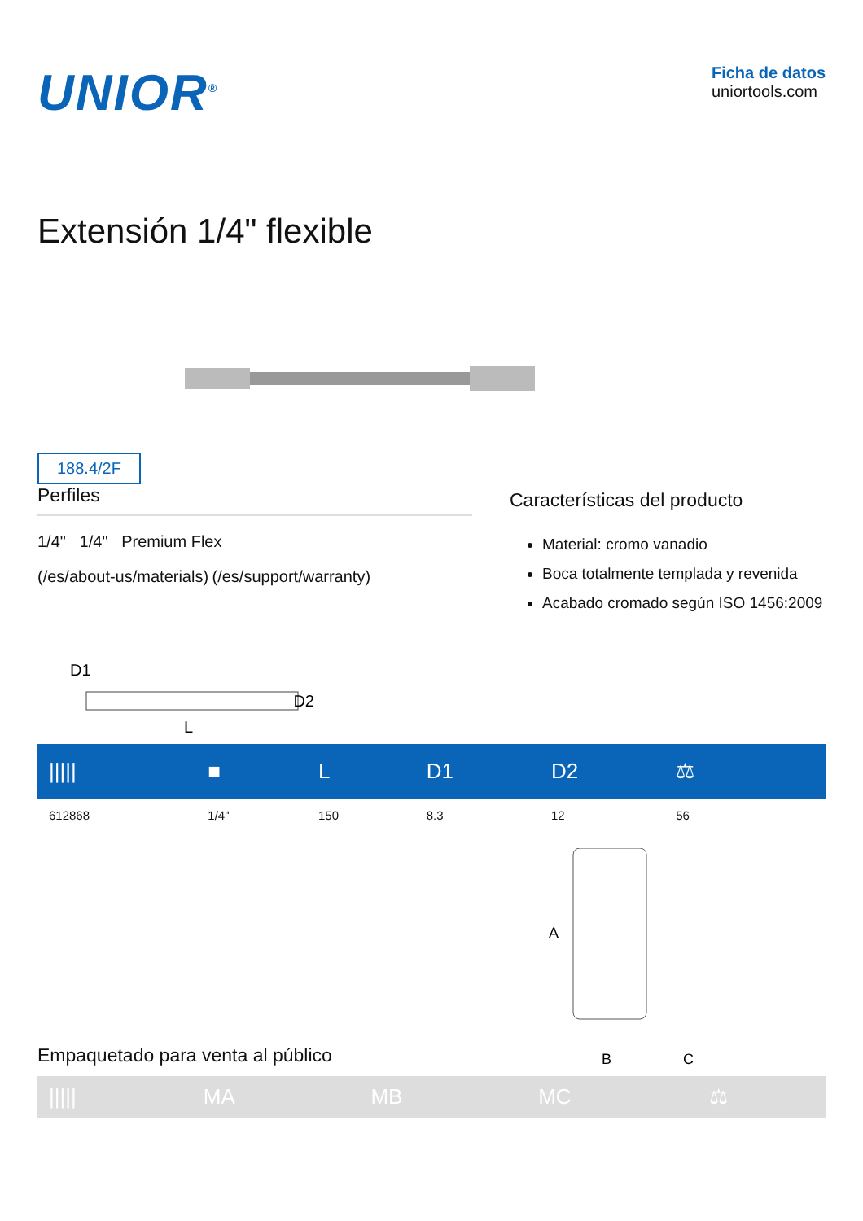UNIOR<sup>®</sup>
Ficha de datos
uniortools.com
Extensión 1/4" flexible
188.4/2F
Perfiles
1/4" 1/4" Premium Flex
(/es/about-us/materials) (/es/support/warranty)
D1
D2
L
Características del producto
Material: cromo vanadio
Boca totalmente templada y revenida
Acabado cromado según ISO 1456:2009
| ///// | ■ | L | D1 | D2 | ⚖ | |
| --- | --- | --- | --- | --- | --- | --- |
| 612868 | 1/4" | 150 | 8.3 | 12 | 56 | |
Empaquetado para venta al público
A
B
C
| ///// | MA | MB | MC | ⚖ |
| --- | --- | --- | --- | --- |